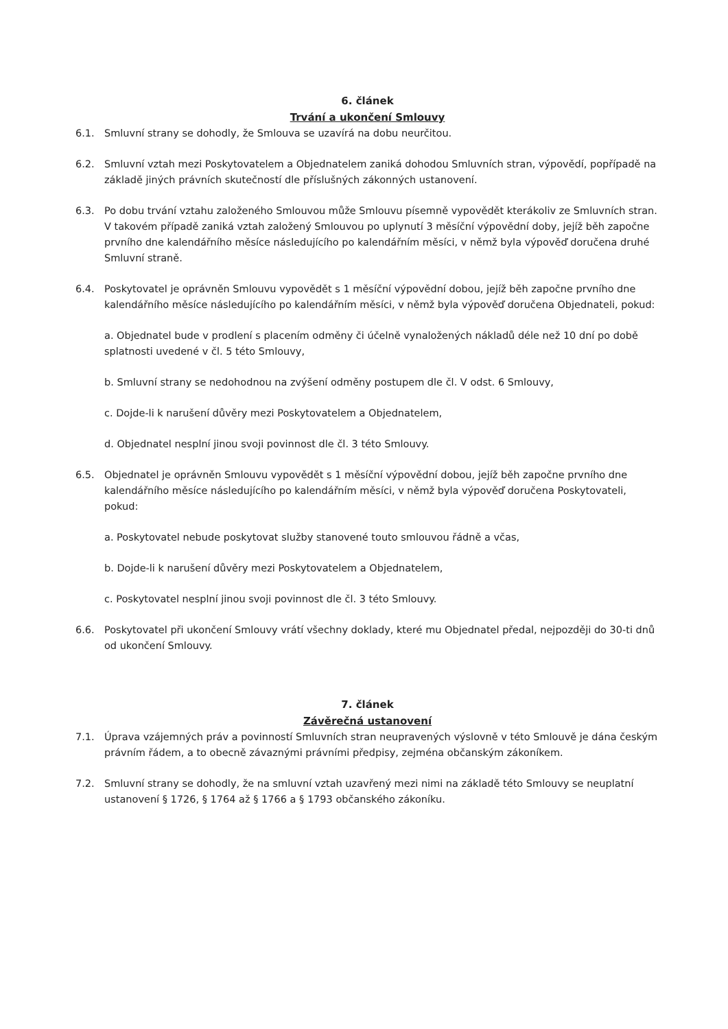6. článek
Trvání a ukončení Smlouvy
6.1. Smluvní strany se dohodly, že Smlouva se uzavírá na dobu neurčitou.
6.2. Smluvní vztah mezi Poskytovatelem a Objednatelem zaniká dohodou Smluvních stran, výpovědí, popřípadě na základě jiných právních skutečností dle příslušných zákonných ustanovení.
6.3. Po dobu trvání vztahu založeného Smlouvou může Smlouvu písemně vypovědět kterákoliv ze Smluvních stran. V takovém případě zaniká vztah založený Smlouvou po uplynutí 3 měsíční výpovědní doby, jejíž běh započne prvního dne kalendářního měsíce následujícího po kalendářním měsíci, v němž byla výpověď doručena druhé Smluvní straně.
6.4. Poskytovatel je oprávněn Smlouvu vypovědět s 1 měsíční výpovědní dobou, jejíž běh započne prvního dne kalendářního měsíce následujícího po kalendářním měsíci, v němž byla výpověď doručena Objednateli, pokud:
a. Objednatel bude v prodlení s placením odměny či účelně vynaložených nákladů déle než 10 dní po době splatnosti uvedené v čl. 5 této Smlouvy,
b. Smluvní strany se nedohodnou na zvýšení odměny postupem dle čl. V odst. 6 Smlouvy,
c. Dojde-li k narušení důvěry mezi Poskytovatelem a Objednatelem,
d. Objednatel nesplní jinou svoji povinnost dle čl. 3 této Smlouvy.
6.5. Objednatel je oprávněn Smlouvu vypovědět s 1 měsíční výpovědní dobou, jejíž běh započne prvního dne kalendářního měsíce následujícího po kalendářním měsíci, v němž byla výpověď doručena Poskytovateli, pokud:
a. Poskytovatel nebude poskytovat služby stanovené touto smlouvou řádně a včas,
b. Dojde-li k narušení důvěry mezi Poskytovatelem a Objednatelem,
c. Poskytovatel nesplní jinou svoji povinnost dle čl. 3 této Smlouvy.
6.6. Poskytovatel při ukončení Smlouvy vrátí všechny doklady, které mu Objednatel předal, nejpozději do 30-ti dnů od ukončení Smlouvy.
7. článek
Závěrečná ustanovení
7.1. Úprava vzájemných práv a povinností Smluvních stran neupravených výslovně v této Smlouvě je dána českým právním řádem, a to obecně závaznými právními předpisy, zejména občanským zákoníkem.
7.2. Smluvní strany se dohodly, že na smluvní vztah uzavřený mezi nimi na základě této Smlouvy se neuplatní ustanovení § 1726, § 1764 až § 1766 a § 1793 občanského zákoníku.